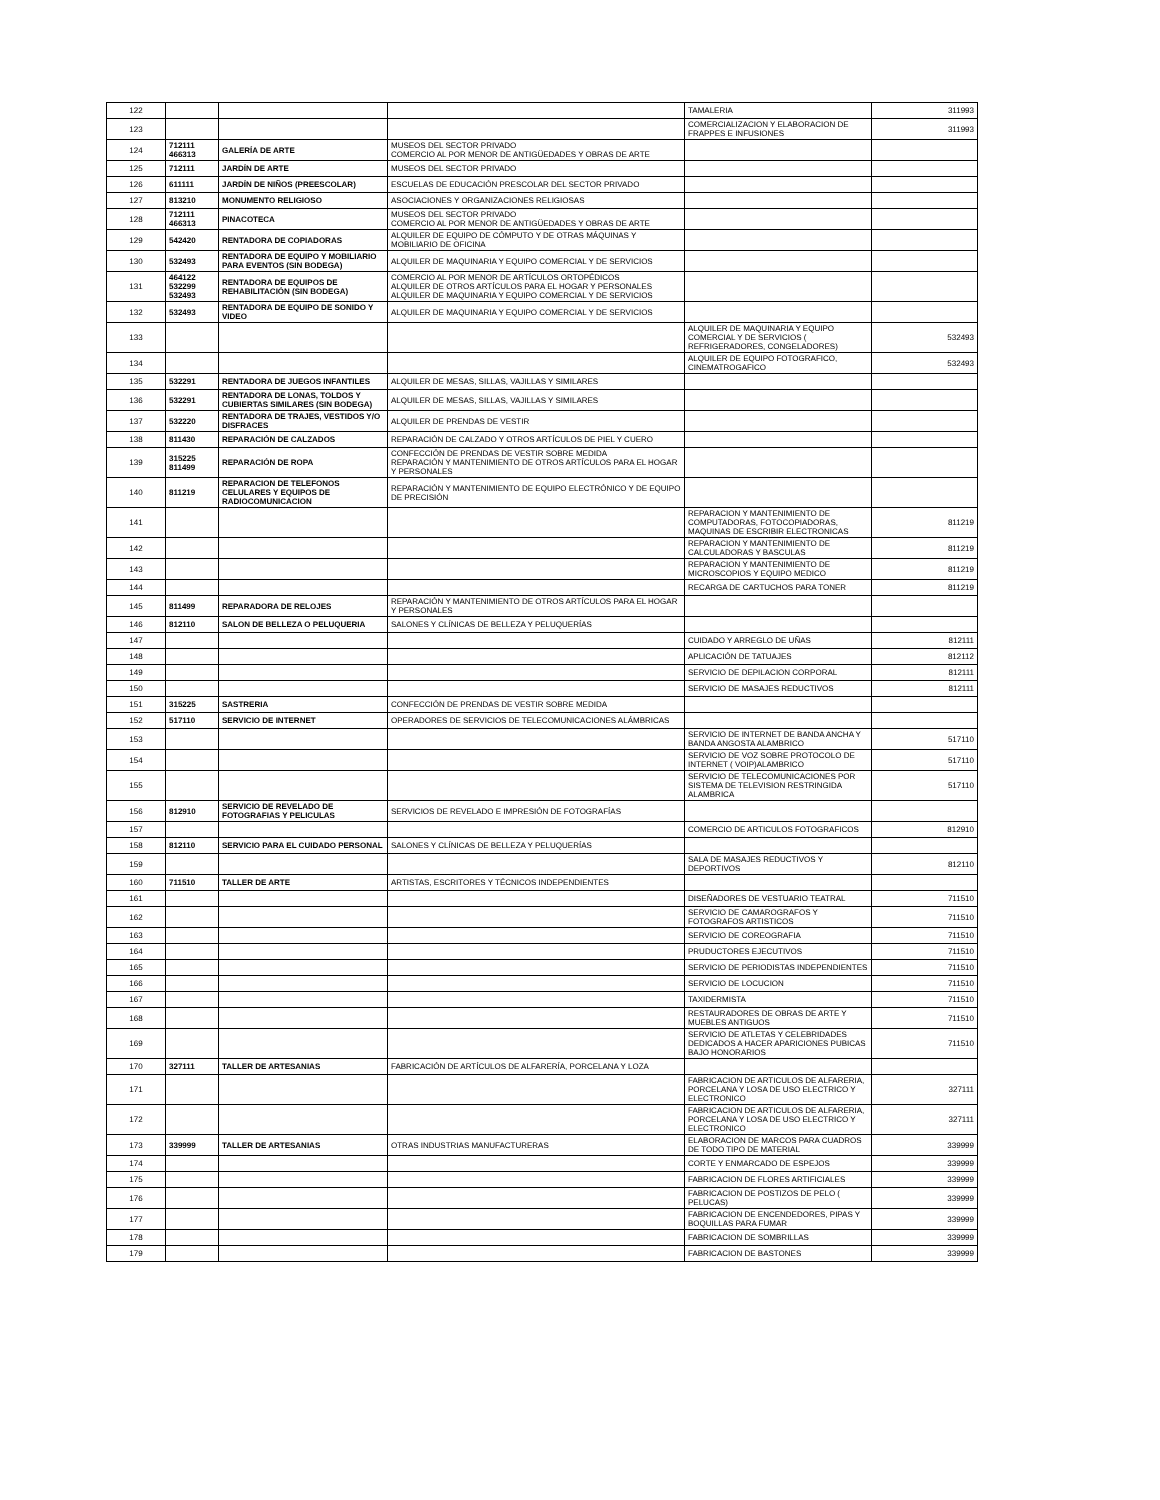| 122 | | | | TAMALERIA | 311993 |
| 123 | | | | COMERCIALIZACION Y ELABORACION DE FRAPPES E INFUSIONES | 311993 |
| 124 | 712111 466313 | GALERÍA DE ARTE | MUSEOS DEL SECTOR PRIVADO COMERCIO AL POR MENOR DE ANTIGÜEDADES Y OBRAS DE ARTE | | |
| 125 | 712111 | JARDÍN DE ARTE | MUSEOS DEL SECTOR PRIVADO | | |
| 126 | 611111 | JARDÍN DE NIÑOS (PREESCOLAR) | ESCUELAS DE EDUCACIÓN PRESCOLAR DEL SECTOR PRIVADO | | |
| 127 | 813210 | MONUMENTO RELIGIOSO | ASOCIACIONES Y ORGANIZACIONES RELIGIOSAS | | |
| 128 | 712111 466313 | PINACOTECA | MUSEOS DEL SECTOR PRIVADO COMERCIO AL POR MENOR DE ANTIGÜEDADES Y OBRAS DE ARTE | | |
| 129 | 542420 | RENTADORA DE COPIADORAS | ALQUILER DE EQUIPO DE CÓMPUTO Y DE OTRAS MÁQUINAS Y MOBILIARIO DE OFICINA | | |
| 130 | 532493 | RENTADORA DE EQUIPO Y MOBILIARIO PARA EVENTOS (SIN BODEGA) | ALQUILER DE MAQUINARIA Y EQUIPO COMERCIAL Y DE SERVICIOS | | |
| 131 | 464122 532299 532493 | RENTADORA DE EQUIPOS DE REHABILITACIÓN (SIN BODEGA) | COMERCIO AL POR MENOR DE ARTÍCULOS ORTOPÉDICOS ALQUILER DE OTROS ARTÍCULOS PARA EL HOGAR Y PERSONALES ALQUILER DE MAQUINARIA Y EQUIPO COMERCIAL Y DE SERVICIOS | | |
| 132 | 532493 | RENTADORA DE EQUIPO DE SONIDO Y VIDEO | ALQUILER DE MAQUINARIA Y EQUIPO COMERCIAL Y DE SERVICIOS | | |
| 133 | | | | ALQUILER DE MAQUINARIA Y EQUIPO COMERCIAL Y DE SERVICIOS ( REFRIGERADORES, CONGELADORES) | 532493 |
| 134 | | | | ALQUILER DE EQUIPO FOTOGRAFICO, CINEMATROGAFICO | 532493 |
| 135 | 532291 | RENTADORA DE JUEGOS INFANTILES | ALQUILER DE MESAS, SILLAS, VAJILLAS Y SIMILARES | | |
| 136 | 532291 | RENTADORA DE LONAS, TOLDOS Y CUBIERTAS SIMILARES (SIN BODEGA) | ALQUILER DE MESAS, SILLAS, VAJILLAS Y SIMILARES | | |
| 137 | 532220 | RENTADORA DE TRAJES, VESTIDOS Y/O DISFRACES | ALQUILER DE PRENDAS DE VESTIR | | |
| 138 | 811430 | REPARACIÓN DE CALZADOS | REPARACIÓN DE CALZADO Y OTROS ARTÍCULOS DE PIEL Y CUERO | | |
| 139 | 315225 811499 | REPARACIÓN DE ROPA | CONFECCIÓN DE PRENDAS DE VESTIR SOBRE MEDIDA REPARACIÓN Y MANTENIMIENTO DE OTROS ARTÍCULOS PARA EL HOGAR Y PERSONALES | | |
| 140 | 811219 | REPARACION DE TELEFONOS CELULARES Y EQUIPOS DE RADIOCOMUNICACION | REPARACIÓN Y MANTENIMIENTO DE EQUIPO ELECTRÓNICO Y DE EQUIPO DE PRECISIÓN | | |
| 141 | | | | REPARACION Y MANTENIMIENTO DE COMPUTADORAS, FOTOCOPIADORAS, MAQUINAS DE ESCRIBIR ELECTRONICAS | 811219 |
| 142 | | | | REPARACION Y MANTENIMIENTO DE CALCULADORAS Y BASCULAS | 811219 |
| 143 | | | | REPARACION Y MANTENIMIENTO DE MICROSCOPIOS Y EQUIPO MEDICO | 811219 |
| 144 | | | | RECARGA DE CARTUCHOS PARA TONER | 811219 |
| 145 | 811499 | REPARADORA DE RELOJES | REPARACIÓN Y MANTENIMIENTO DE OTROS ARTÍCULOS PARA EL HOGAR Y PERSONALES | | |
| 146 | 812110 | SALON DE BELLEZA O PELUQUERIA | SALONES Y CLÍNICAS DE BELLEZA Y PELUQUERÍAS | | |
| 147 | | | | CUIDADO Y ARREGLO DE UÑAS | 812111 |
| 148 | | | | APLICACIÓN DE TATUAJES | 812112 |
| 149 | | | | SERVICIO DE DEPILACION CORPORAL | 812111 |
| 150 | | | | SERVICIO DE MASAJES REDUCTIVOS | 812111 |
| 151 | 315225 | SASTRERIA | CONFECCIÓN DE PRENDAS DE VESTIR SOBRE MEDIDA | | |
| 152 | 517110 | SERVICIO DE INTERNET | OPERADORES DE SERVICIOS DE TELECOMUNICACIONES ALÁMBRICAS | | |
| 153 | | | | SERVICIO DE INTERNET DE BANDA ANCHA Y BANDA ANGOSTA ALAMBRICO | 517110 |
| 154 | | | | SERVICIO DE VOZ SOBRE PROTOCOLO DE INTERNET ( VOIP)ALAMBRICO | 517110 |
| 155 | | | | SERVICIO DE TELECOMUNICACIONES POR SISTEMA DE TELEVISION RESTRINGIDA ALAMBRICA | 517110 |
| 156 | 812910 | SERVICIO DE REVELADO DE FOTOGRAFIAS Y PELICULAS | SERVICIOS DE REVELADO E IMPRESIÓN DE FOTOGRAFÍAS | | |
| 157 | | | | COMERCIO DE ARTICULOS FOTOGRAFICOS | 812910 |
| 158 | 812110 | SERVICIO PARA EL CUIDADO PERSONAL | SALONES Y CLÍNICAS DE BELLEZA Y PELUQUERÍAS | | |
| 159 | | | | SALA DE MASAJES REDUCTIVOS Y DEPORTIVOS | 812110 |
| 160 | 711510 | TALLER DE ARTE | ARTISTAS, ESCRITORES Y TÉCNICOS INDEPENDIENTES | | |
| 161 | | | | DISEÑADORES DE VESTUARIO TEATRAL | 711510 |
| 162 | | | | SERVICIO DE CAMAROGRAFOS Y FOTOGRAFOS ARTISTICOS | 711510 |
| 163 | | | | SERVICIO DE COREOGRAFIA | 711510 |
| 164 | | | | PRUDUCTORES EJECUTIVOS | 711510 |
| 165 | | | | SERVICIO DE PERIODISTAS INDEPENDIENTES | 711510 |
| 166 | | | | SERVICIO DE LOCUCION | 711510 |
| 167 | | | | TAXIDERMISTA | 711510 |
| 168 | | | | RESTAURADORES DE OBRAS DE ARTE Y MUEBLES ANTIGUOS | 711510 |
| 169 | | | | SERVICIO DE ATLETAS Y CELEBRIDADES DEDICADOS A HACER APARICIONES PUBICAS BAJO HONORARIOS | 711510 |
| 170 | 327111 | TALLER DE ARTESANIAS | FABRICACIÓN DE ARTÍCULOS DE ALFARERÍA, PORCELANA Y LOZA | | |
| 171 | | | | FABRICACION DE ARTICULOS DE ALFARERIA, PORCELANA Y LOSA DE USO ELECTRICO Y ELECTRONICO | 327111 |
| 172 | | | | FABRICACION DE ARTICULOS DE ALFARERIA, PORCELANA Y LOSA DE USO ELECTRICO Y ELECTRONICO | 327111 |
| 173 | 339999 | TALLER DE ARTESANIAS | OTRAS INDUSTRIAS MANUFACTURERAS | ELABORACION DE MARCOS PARA CUADROS DE TODO TIPO DE MATERIAL | 339999 |
| 174 | | | | CORTE Y ENMARCADO DE ESPEJOS | 339999 |
| 175 | | | | FABRICACION DE FLORES ARTIFICIALES | 339999 |
| 176 | | | | FABRICACION DE POSTIZOS DE PELO ( PELUCAS) | 339999 |
| 177 | | | | FABRICACION DE ENCENDEDORES, PIPAS Y BOQUILLAS PARA FUMAR | 339999 |
| 178 | | | | FABRICACION DE SOMBRILLAS | 339999 |
| 179 | | | | FABRICACION DE BASTONES | 339999 |